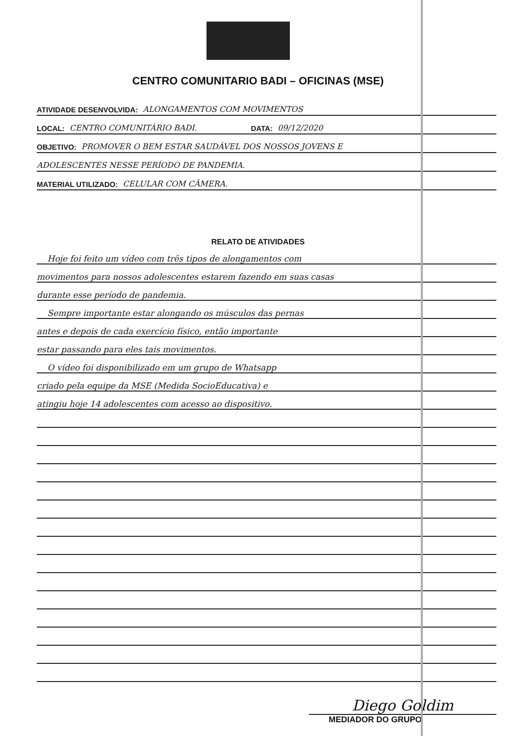CENTRO COMUNITARIO BADI – OFICINAS (MSE)
ATIVIDADE DESENVOLVIDA: ALONGAMENTOS COM MOVIMENTOS
LOCAL: CENTRO COMUNITÁRIO BADI. DATA: 09/12/2020
OBJETIVO: PROMOVER O BEM ESTAR SAUDÁVEL DOS NOSSOS JOVENS E
ADOLESCENTES NESSE PERÍODO DE PANDEMIA.
MATERIAL UTILIZADO: CELULAR COM CÂMERA.
RELATO DE ATIVIDADES
Hoje foi feito um vídeo com três tipos de alongamentos com
movimentos para nossos adolescentes estarem fazendo em suas casas
durante esse período de pandemia.
Sempre importante estar alongando os músculos das pernas
antes e depois de cada exercício físico, então importante
estar passando para eles tais movimentos.
O vídeo foi disponibilizado em um grupo de Whatsapp
criado pela equipe da MSE (Medida SocioEducativa) e
atingiu hoje 14 adolescentes com acesso ao dispositivo.
Diego Goldim
MEDIADOR DO GRUPO